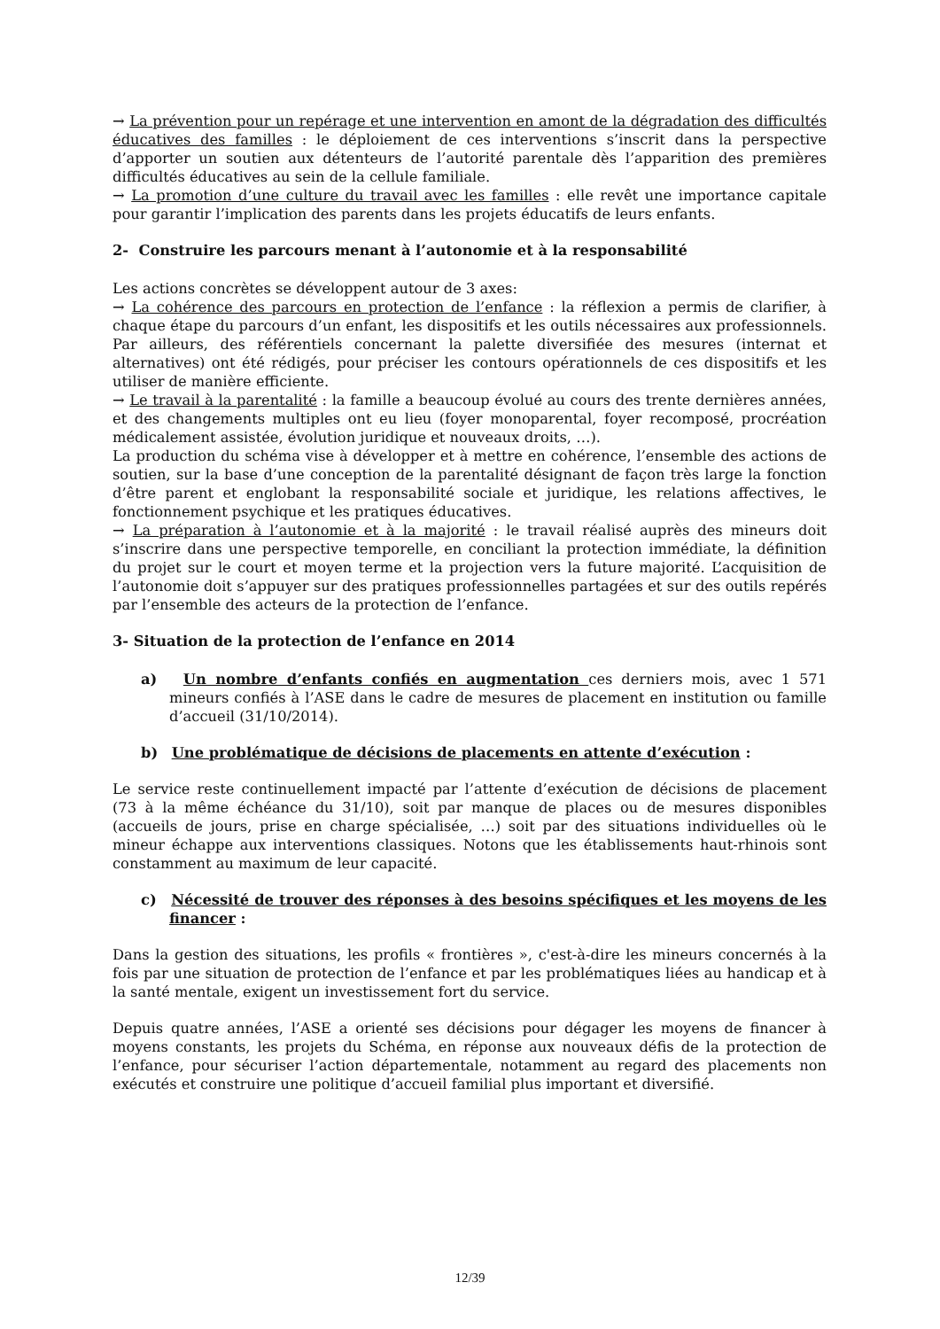→ La prévention pour un repérage et une intervention en amont de la dégradation des difficultés éducatives des familles : le déploiement de ces interventions s’inscrit dans la perspective d’apporter un soutien aux détenteurs de l’autorité parentale dès l’apparition des premières difficultés éducatives au sein de la cellule familiale.
→ La promotion d’une culture du travail avec les familles : elle revêt une importance capitale pour garantir l’implication des parents dans les projets éducatifs de leurs enfants.
2- Construire les parcours menant à l’autonomie et à la responsabilité
Les actions concrètes se développent autour de 3 axes:
→ La cohérence des parcours en protection de l’enfance : la réflexion a permis de clarifier, à chaque étape du parcours d’un enfant, les dispositifs et les outils nécessaires aux professionnels. Par ailleurs, des référentiels concernant la palette diversifiée des mesures (internat et alternatives) ont été rédigés, pour préciser les contours opérationnels de ces dispositifs et les utiliser de manière efficiente.
→ Le travail à la parentalité : la famille a beaucoup évolué au cours des trente dernières années, et des changements multiples ont eu lieu (foyer monoparental, foyer recomposé, procréation médicalement assistée, évolution juridique et nouveaux droits, …).
La production du schéma vise à développer et à mettre en cohérence, l’ensemble des actions de soutien, sur la base d’une conception de la parentalité désignant de façon très large la fonction d’être parent et englobant la responsabilité sociale et juridique, les relations affectives, le fonctionnement psychique et les pratiques éducatives.
→ La préparation à l’autonomie et à la majorité : le travail réalisé auprès des mineurs doit s’inscrire dans une perspective temporelle, en conciliant la protection immédiate, la définition du projet sur le court et moyen terme et la projection vers la future majorité. L’acquisition de l’autonomie doit s’appuyer sur des pratiques professionnelles partagées et sur des outils repérés par l’ensemble des acteurs de la protection de l’enfance.
3- Situation de la protection de l’enfance en 2014
a) Un nombre d’enfants confiés en augmentation ces derniers mois, avec 1 571 mineurs confiés à l’ASE dans le cadre de mesures de placement en institution ou famille d’accueil (31/10/2014).
b) Une problématique de décisions de placements en attente d’exécution :
Le service reste continuellement impacté par l’attente d’exécution de décisions de placement (73 à la même échéance du 31/10), soit par manque de places ou de mesures disponibles (accueils de jours, prise en charge spécialisée, …) soit par des situations individuelles où le mineur échappe aux interventions classiques. Notons que les établissements haut-rhinois sont constamment au maximum de leur capacité.
c) Nécessité de trouver des réponses à des besoins spécifiques et les moyens de les financer :
Dans la gestion des situations, les profils « frontières », c'est-à-dire les mineurs concernés à la fois par une situation de protection de l’enfance et par les problématiques liées au handicap et à la santé mentale, exigent un investissement fort du service.
Depuis quatre années, l’ASE a orienté ses décisions pour dégager les moyens de financer à moyens constants, les projets du Schéma, en réponse aux nouveaux défis de la protection de l’enfance, pour sécuriser l’action départementale, notamment au regard des placements non exécutés et construire une politique d’accueil familial plus important et diversifié.
12/39